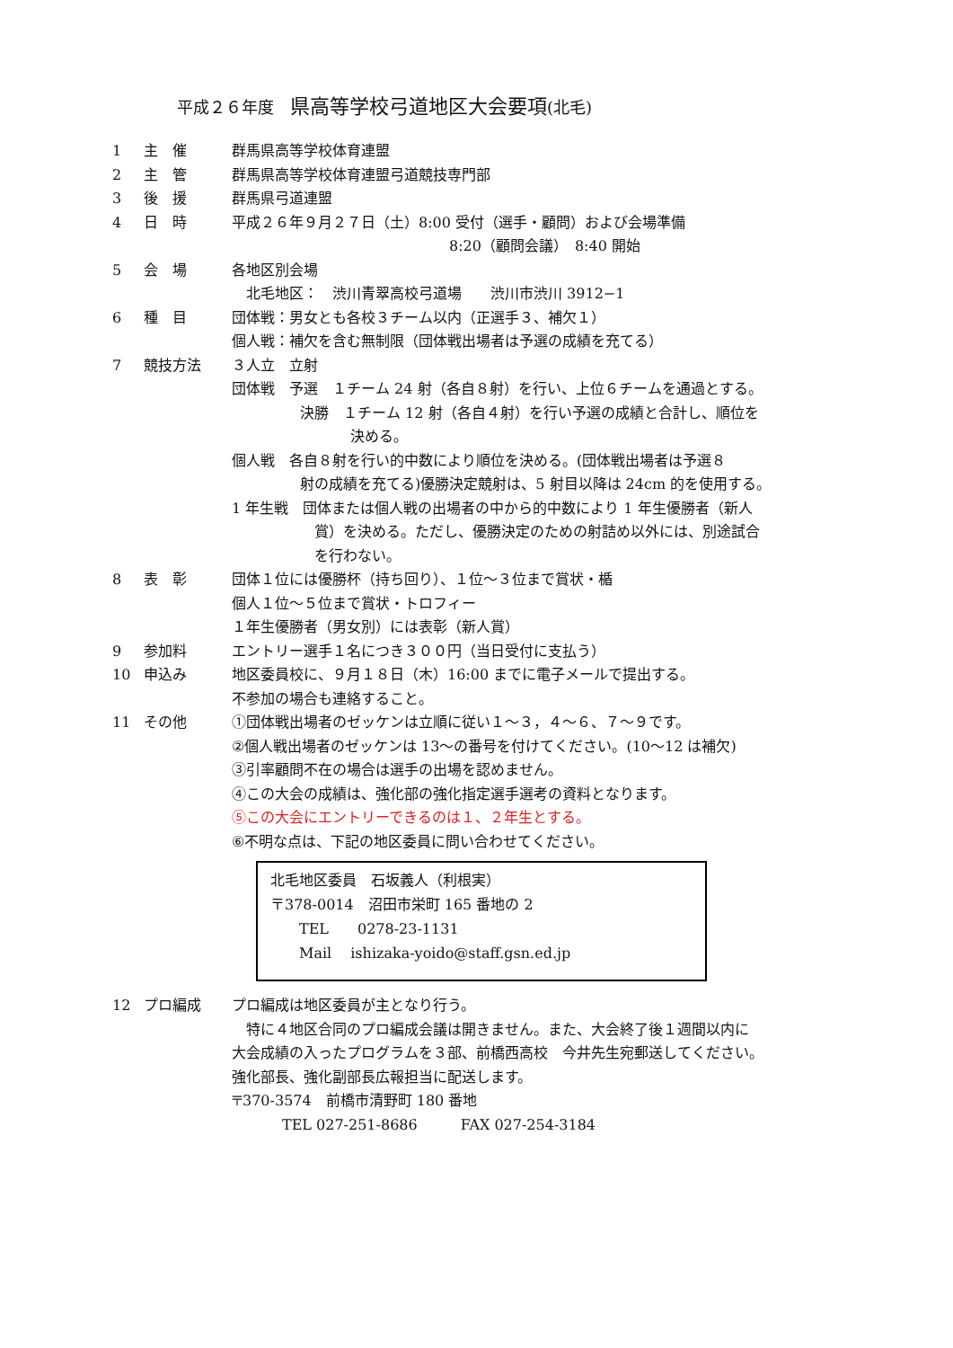平成２６年度　県高等学校弓道地区大会要項(北毛)
1 主　催 群馬県高等学校体育連盟
2 主　管 群馬県高等学校体育連盟弓道競技専門部
3 後　援 群馬県弓道連盟
4 日　時 平成２６年９月２７日（土）8:00 受付（選手・顧問）および会場準備
8:20（顧問会議）　8:40 開始
5 会　場 各地区別会場
　北毛地区：　渋川青翠高校弓道場　　渋川市渋川 3912−1
6 種　目 団体戦：男女とも各校３チーム以内（正選手３、補欠１）
個人戦：補欠を含む無制限（団体戦出場者は予選の成績を充てる）
7 競技方法 ３人立　立射
団体戦　予選　１チーム 24 射（各自８射）を行い、上位６チームを通過とする。
決勝　１チーム 12 射（各自４射）を行い予選の成績と合計し、順位を
決める。
個人戦　各自８射を行い的中数により順位を決める。(団体戦出場者は予選８
射の成績を充てる)優勝決定競射は、5 射目以降は 24cm 的を使用する。
1 年生戦　団体または個人戦の出場者の中から的中数により 1 年生優勝者（新人
賞）を決める。ただし、優勝決定のための射詰め以外には、別途試合
を行わない。
8 表　彰 団体１位には優勝杯（持ち回り）、１位～３位まで賞状・楯
個人１位～５位まで賞状・トロフィー
１年生優勝者（男女別）には表彰（新人賞）
9 参加料 エントリー選手１名につき３００円（当日受付に支払う）
10 申込み 地区委員校に、９月１８日（木）16:00 までに電子メールで提出する。
不参加の場合も連絡すること。
11 その他 ①団体戦出場者のゼッケンは立順に従い１～３，４～６、７～９です。
②個人戦出場者のゼッケンは 13～の番号を付けてください。(10～12 は補欠)
③引率顧問不在の場合は選手の出場を認めません。
④この大会の成績は、強化部の強化指定選手選考の資料となります。
⑤この大会にエントリーできるのは１、２年生とする。
⑥不明な点は、下記の地区委員に問い合わせてください。
北毛地区委員　石坂義人（利根実）
〒378-0014　沼田市栄町 165 番地の 2
　　TEL　　0278-23-1131
　　Mail　 ishizaka-yoido@staff.gsn.ed.jp
12 プロ編成 プロ編成は地区委員が主となり行う。
　特に４地区合同のプロ編成会議は開きません。また、大会終了後１週間以内に
大会成績の入ったプログラムを３部、前橋西高校　今井先生宛郵送してください。
強化部長、強化副部長広報担当に配送します。
〒370-3574　前橋市清野町 180 番地
TEL 027-251-8686　　　FAX 027-254-3184